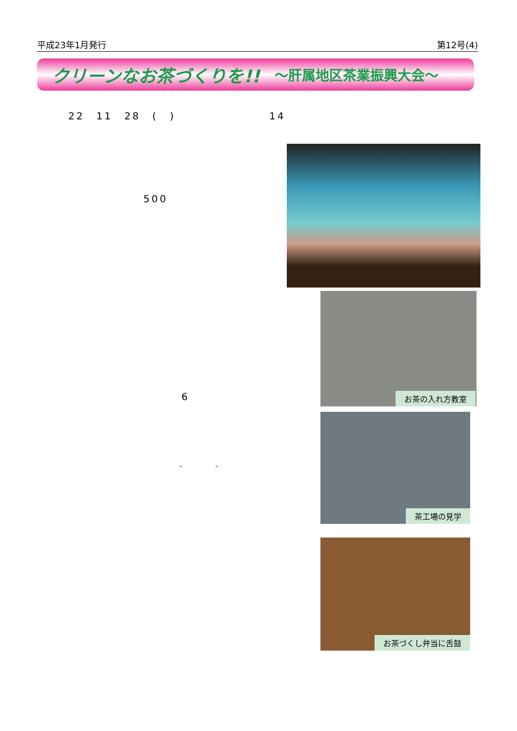平成23年1月発行 第12号(4)
クリーンなお茶づくりを!! ～肝属地区茶業振興大会～
22　11　28　(　)　　　　　　　　14
500
6
"　　　　"
お茶の入れ方教室
茶工場の見学
お茶づくし弁当に舌鼓